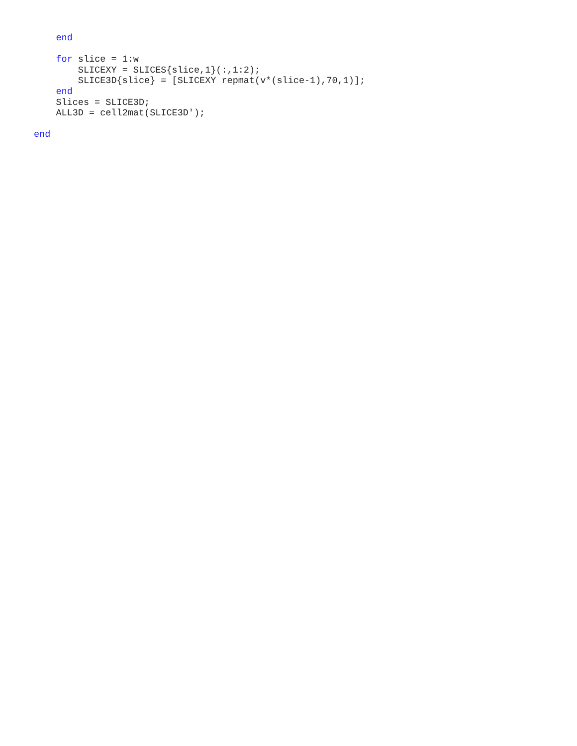end

    for slice = 1:w
        SLICEXY = SLICES{slice,1}(:,1:2);
        SLICE3D{slice} = [SLICEXY repmat(v*(slice-1),70,1)];
    end
    Slices = SLICE3D;
    ALL3D = cell2mat(SLICE3D');

end